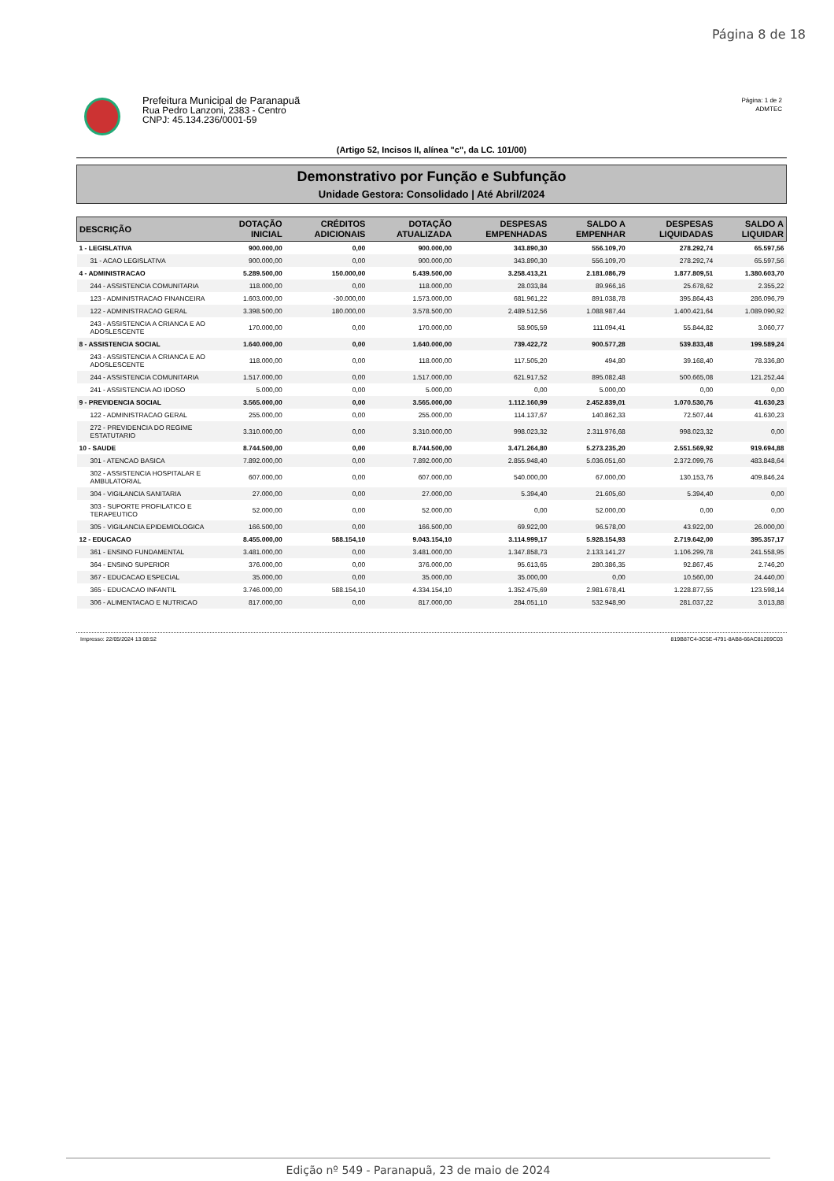Página 8 de 18
Prefeitura Municipal de Paranapuã
Rua Pedro Lanzoni, 2383 - Centro
CNPJ: 45.134.236/0001-59
Página: 1 de 2
ADMTEC
(Artigo 52, Incisos II, alínea "c", da LC. 101/00)
Demonstrativo por Função e Subfunção
Unidade Gestora: Consolidado | Até Abril/2024
| DESCRIÇÃO | DOTAÇÃO INICIAL | CRÉDITOS ADICIONAIS | DOTAÇÃO ATUALIZADA | DESPESAS EMPENHADAS | SALDO A EMPENHAR | DESPESAS LIQUIDADAS | SALDO A LIQUIDAR |
| --- | --- | --- | --- | --- | --- | --- | --- |
| 1 - LEGISLATIVA | 900.000,00 | 0,00 | 900.000,00 | 343.890,30 | 556.109,70 | 278.292,74 | 65.597,56 |
| 31 - ACAO LEGISLATIVA | 900.000,00 | 0,00 | 900.000,00 | 343.890,30 | 556.109,70 | 278.292,74 | 65.597,56 |
| 4 - ADMINISTRACAO | 5.289.500,00 | 150.000,00 | 5.439.500,00 | 3.258.413,21 | 2.181.086,79 | 1.877.809,51 | 1.380.603,70 |
| 244 - ASSISTENCIA COMUNITARIA | 118.000,00 | 0,00 | 118.000,00 | 28.033,84 | 89.966,16 | 25.678,62 | 2.355,22 |
| 123 - ADMINISTRACAO FINANCEIRA | 1.603.000,00 | -30.000,00 | 1.573.000,00 | 681.961,22 | 891.038,78 | 395.864,43 | 286.096,79 |
| 122 - ADMINISTRACAO GERAL | 3.398.500,00 | 180.000,00 | 3.578.500,00 | 2.489.512,56 | 1.088.987,44 | 1.400.421,64 | 1.089.090,92 |
| 243 - ASSISTENCIA A CRIANCA E AO ADOSLESCENTE | 170.000,00 | 0,00 | 170.000,00 | 58.905,59 | 111.094,41 | 55.844,82 | 3.060,77 |
| 8 - ASSISTENCIA SOCIAL | 1.640.000,00 | 0,00 | 1.640.000,00 | 739.422,72 | 900.577,28 | 539.833,48 | 199.589,24 |
| 243 - ASSISTENCIA A CRIANCA E AO ADOSLESCENTE | 118.000,00 | 0,00 | 118.000,00 | 117.505,20 | 494,80 | 39.168,40 | 78.336,80 |
| 244 - ASSISTENCIA COMUNITARIA | 1.517.000,00 | 0,00 | 1.517.000,00 | 621.917,52 | 895.082,48 | 500.665,08 | 121.252,44 |
| 241 - ASSISTENCIA AO IDOSO | 5.000,00 | 0,00 | 5.000,00 | 0,00 | 5.000,00 | 0,00 | 0,00 |
| 9 - PREVIDENCIA SOCIAL | 3.565.000,00 | 0,00 | 3.565.000,00 | 1.112.160,99 | 2.452.839,01 | 1.070.530,76 | 41.630,23 |
| 122 - ADMINISTRACAO GERAL | 255.000,00 | 0,00 | 255.000,00 | 114.137,67 | 140.862,33 | 72.507,44 | 41.630,23 |
| 272 - PREVIDENCIA DO REGIME ESTATUTARIO | 3.310.000,00 | 0,00 | 3.310.000,00 | 998.023,32 | 2.311.976,68 | 998.023,32 | 0,00 |
| 10 - SAUDE | 8.744.500,00 | 0,00 | 8.744.500,00 | 3.471.264,80 | 5.273.235,20 | 2.551.569,92 | 919.694,88 |
| 301 - ATENCAO BASICA | 7.892.000,00 | 0,00 | 7.892.000,00 | 2.855.948,40 | 5.036.051,60 | 2.372.099,76 | 483.848,64 |
| 302 - ASSISTENCIA HOSPITALAR E AMBULATORIAL | 607.000,00 | 0,00 | 607.000,00 | 540.000,00 | 67.000,00 | 130.153,76 | 409.846,24 |
| 304 - VIGILANCIA SANITARIA | 27.000,00 | 0,00 | 27.000,00 | 5.394,40 | 21.605,60 | 5.394,40 | 0,00 |
| 303 - SUPORTE PROFILATICO E TERAPEUTICO | 52.000,00 | 0,00 | 52.000,00 | 0,00 | 52.000,00 | 0,00 | 0,00 |
| 305 - VIGILANCIA EPIDEMIOLOGICA | 166.500,00 | 0,00 | 166.500,00 | 69.922,00 | 96.578,00 | 43.922,00 | 26.000,00 |
| 12 - EDUCACAO | 8.455.000,00 | 588.154,10 | 9.043.154,10 | 3.114.999,17 | 5.928.154,93 | 2.719.642,00 | 395.357,17 |
| 361 - ENSINO FUNDAMENTAL | 3.481.000,00 | 0,00 | 3.481.000,00 | 1.347.858,73 | 2.133.141,27 | 1.106.299,78 | 241.558,95 |
| 364 - ENSINO SUPERIOR | 376.000,00 | 0,00 | 376.000,00 | 95.613,65 | 280.386,35 | 92.867,45 | 2.746,20 |
| 367 - EDUCACAO ESPECIAL | 35.000,00 | 0,00 | 35.000,00 | 35.000,00 | 0,00 | 10.560,00 | 24.440,00 |
| 365 - EDUCACAO INFANTIL | 3.746.000,00 | 588.154,10 | 4.334.154,10 | 1.352.475,69 | 2.981.678,41 | 1.228.877,55 | 123.598,14 |
| 306 - ALIMENTACAO E NUTRICAO | 817.000,00 | 0,00 | 817.000,00 | 284.051,10 | 532.948,90 | 281.037,22 | 3.013,88 |
Impresso: 22/05/2024 13:08:52 819B87C4-3C5E-4791-8AB8-66AC81269C03
Edição nº 549 - Paranapuã, 23 de maio de 2024